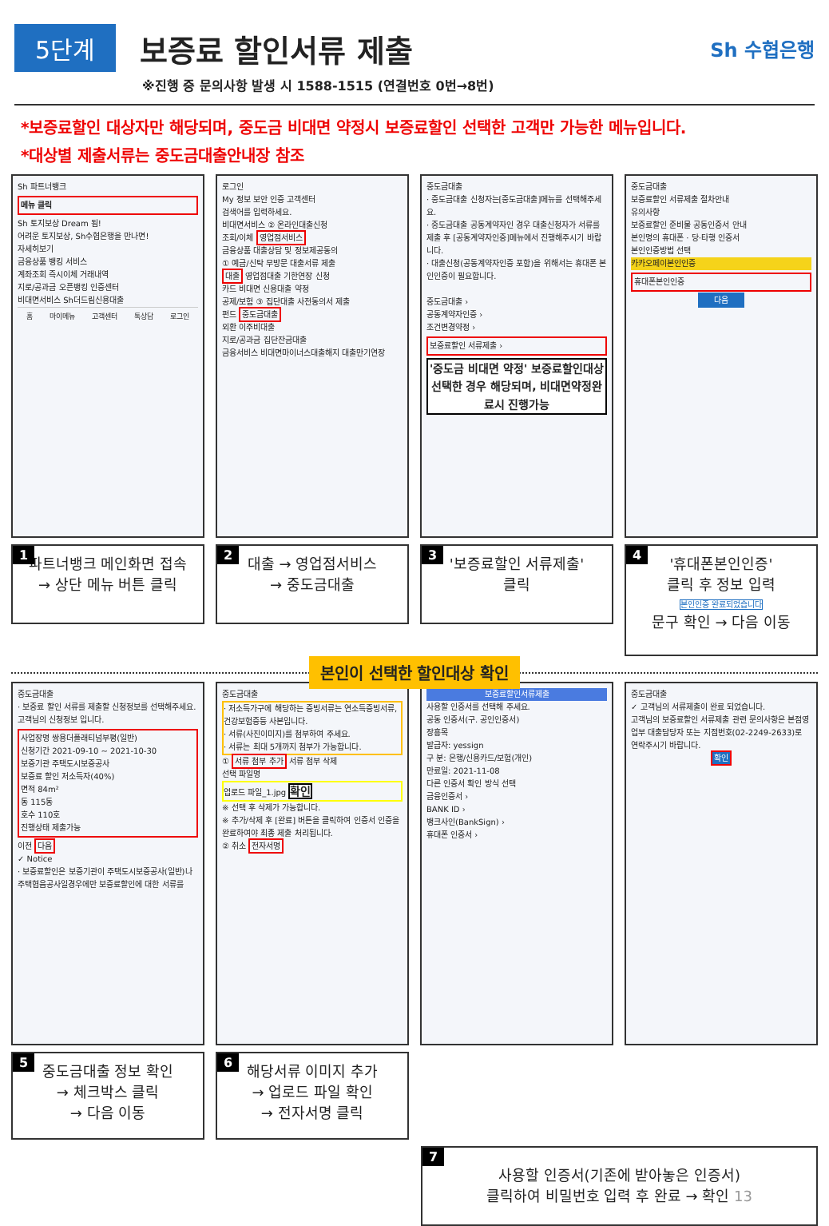5단계
보증료 할인서류 제출
Sh 수협은행
※진행 중 문의사항 발생 시 1588-1515 (연결번호 0번→8번)
*보증료할인 대상자만 해당되며, 중도금 비대면 약정시 보증료할인 선택한 고객만 가능한 메뉴입니다.
*대상별 제출서류는 중도금대출안내장 참조
Sh 파트너뱅크
메뉴 클릭
Sh 토지보상 Dream 됨!
어려운 토지보상, Sh수협은행을 만나면!
자세히보기
금융상품 뱅킹 서비스
계좌조회 즉시이체 거래내역
지로/공과금 오픈뱅킹 인증센터
비대면서비스 Sh더드림신용대출
홈 마이메뉴 고객센터 톡상담 로그인
1 파트너뱅크 메인화면 접속
→ 상단 메뉴 버튼 클릭
로그인
My 정보 보안 인증 고객센터
검색어를 입력하세요.
비대면서비스 ② 온라인대출신청
조회/이체 영업점서비스
금융상품 대출상담 및 정보제공동의
① 예금/신탁 무방문 대출서류 제출
대출 영업점대출 기한연장 신청
카드 비대면 신용대출 약정
공제/보험 ③ 집단대출 사전동의서 제출
펀드 중도금대출
외환 이주비대출
지로/공과금 집단잔금대출
금융서비스 비대면마이너스대출해지 대출만기연장
2 대출 → 영업점서비스
→ 중도금대출
중도금대출
· 중도금대출 신청자는[중도금대출]메뉴를 선택해주세요.
· 중도금대출 공동계약자인 경우 대출신청자가 서류를 제출 후 [공동계약자인증]메뉴에서 진행해주시기 바랍니다.
· 대출신청(공동계약자인증 포함)을 위해서는 휴대폰 본인인증이 필요합니다.
중도금대출 ›
공동계약자인증 ›
조건변경약정 ›
보증료할인 서류제출 ›
'중도금 비대면 약정' 보증료할인대상 선택한 경우 해당되며, 비대면약정완료시 진행가능
3 '보증료할인 서류제출'
클릭
중도금대출
보증료할인 서류제출 절차안내
유의사항
보증료할인 준비물 공동인증서 안내
본인명의 휴대폰 · 당·타행 인증서
본인인증방법 선택
카카오페이본인인증
휴대폰본인인증
다음
4 '휴대폰본인인증'
클릭 후 정보 입력
본인인증 완료되었습니다
문구 확인 → 다음 이동
본인이 선택한 할인대상 확인
중도금대출
· 보증료 할인 서류를 제출할 신청정보를 선택해주세요.
고객님의 신청정보 입니다.
사업장명 쌍용더플래티넘부평(일반)
신청기간 2021-09-10 ~ 2021-10-30
보증기관 주택도시보증공사
보증료 할인 저소득자(40%)
면적 84m²
동 115동
호수 110호
진행상태 제출가능
이전 다음
✓ Notice
· 보증료할인은 보증기관이 주택도시보증공사(일반)나 주택협음공사일경우에만 보증료할인에 대한 서류를
5 중도금대출 정보 확인
→ 체크박스 클릭
→ 다음 이동
중도금대출
· 저소득가구에 해당하는 증빙서류는 연소득증빙서류, 건강보험증등 사본입니다.
· 서류(사진이미지)를 첨부하여 주세요.
· 서류는 최대 5개까지 첨부가 가능합니다.
① 서류 첨부 추가 서류 첨부 삭제
선택 파일명
업로드 파일_1.jpg 확인
※ 선택 후 삭제가 가능합니다.
※ 추가/삭제 후 [완료] 버튼을 클릭하여 인증서 인증을 완료하여야 최종 제출 처리됩니다.
② 취소 전자서명
6 해당서류 이미지 추가
→ 업로드 파일 확인
→ 전자서명 클릭
보증료할인서류제출
사용할 인증서를 선택해 주세요.
공동 인증서(구. 공인인증서)
장흥목
발급자: yessign
구 분: 은행/신용카드/보험(개인)
만료일: 2021-11-08
다른 인증서 확인 방식 선택
금융인증서 ›
BANK ID ›
뱅크사인(BankSign) ›
휴대폰 인증서 ›
중도금대출
✓ 고객님의 서류제출이 완료 되었습니다.
고객님의 보증료할인 서류제출 관련 문의사항은 본점영업부 대출담당자 또는 지점번호(02-2249-2633)로 연락주시기 바랍니다.
확인
7
사용할 인증서(기존에 받아놓은 인증서)
클릭하여 비밀번호 입력 후 완료 → 확인 13